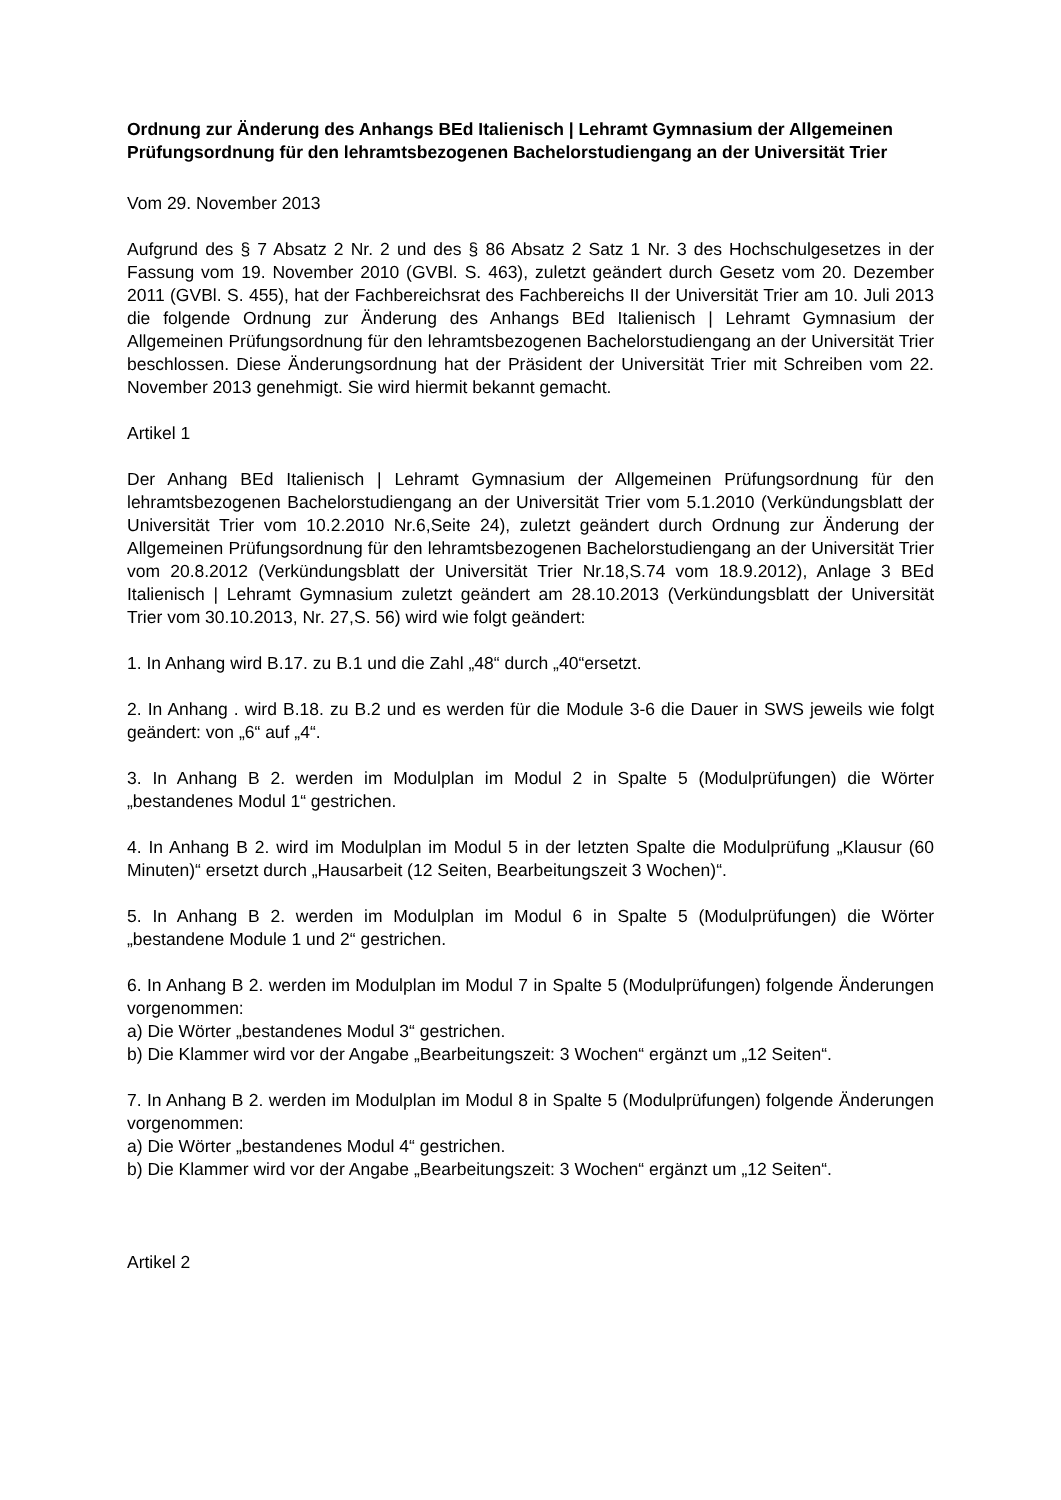Ordnung zur Änderung des Anhangs BEd Italienisch | Lehramt Gymnasium der Allgemeinen Prüfungsordnung für den lehramtsbezogenen Bachelorstudiengang an der Universität Trier
Vom 29. November 2013
Aufgrund des § 7 Absatz 2 Nr. 2 und des § 86 Absatz 2 Satz 1 Nr. 3 des Hochschulgesetzes in der Fassung vom 19. November 2010 (GVBl. S. 463), zuletzt geändert durch Gesetz vom 20. Dezember 2011 (GVBl. S. 455), hat der Fachbereichsrat des Fachbereichs II der Universität Trier am 10. Juli 2013 die folgende Ordnung zur Änderung des Anhangs BEd Italienisch | Lehramt Gymnasium der Allgemeinen Prüfungsordnung für den lehramtsbezogenen Bachelorstudiengang an der Universität Trier beschlossen. Diese Änderungsordnung hat der Präsident der Universität Trier mit Schreiben vom 22. November 2013 genehmigt. Sie wird hiermit bekannt gemacht.
Artikel 1
Der Anhang BEd Italienisch | Lehramt Gymnasium der Allgemeinen Prüfungsordnung für den lehramtsbezogenen Bachelorstudiengang an der Universität Trier vom 5.1.2010 (Verkündungsblatt der Universität Trier vom 10.2.2010 Nr.6,Seite 24), zuletzt geändert durch Ordnung zur Änderung der Allgemeinen Prüfungsordnung für den lehramtsbezogenen Bachelorstudiengang an der Universität Trier vom 20.8.2012 (Verkündungsblatt der Universität Trier Nr.18,S.74 vom 18.9.2012), Anlage 3 BEd Italienisch | Lehramt Gymnasium zuletzt geändert am 28.10.2013 (Verkündungsblatt der Universität Trier vom 30.10.2013, Nr. 27,S. 56) wird wie folgt geändert:
1. In Anhang wird B.17. zu B.1 und die Zahl „48“ durch „40“ersetzt.
2. In Anhang . wird B.18. zu B.2 und es werden für die Module 3-6 die Dauer in SWS jeweils wie folgt geändert: von „6“ auf „4“.
3. In Anhang B 2. werden im Modulplan im Modul 2 in Spalte 5 (Modulprüfungen) die Wörter „bestandenes Modul 1“ gestrichen.
4. In Anhang B 2. wird im Modulplan im Modul 5 in der letzten Spalte die Modulprüfung „Klausur (60 Minuten)“ ersetzt durch „Hausarbeit (12 Seiten, Bearbeitungszeit 3 Wochen)“.
5. In Anhang B 2. werden im Modulplan im Modul 6 in Spalte 5 (Modulprüfungen) die Wörter „bestandene Module 1 und 2“ gestrichen.
6. In Anhang B 2. werden im Modulplan im Modul 7 in Spalte 5 (Modulprüfungen) folgende Änderungen vorgenommen:
a) Die Wörter „bestandenes Modul 3“ gestrichen.
b) Die Klammer wird vor der Angabe „Bearbeitungszeit: 3 Wochen“ ergänzt um „12 Seiten“.
7. In Anhang B 2. werden im Modulplan im Modul 8 in Spalte 5 (Modulprüfungen) folgende Änderungen vorgenommen:
a) Die Wörter „bestandenes Modul 4“ gestrichen.
b) Die Klammer wird vor der Angabe „Bearbeitungszeit: 3 Wochen“ ergänzt um „12 Seiten“.
Artikel 2